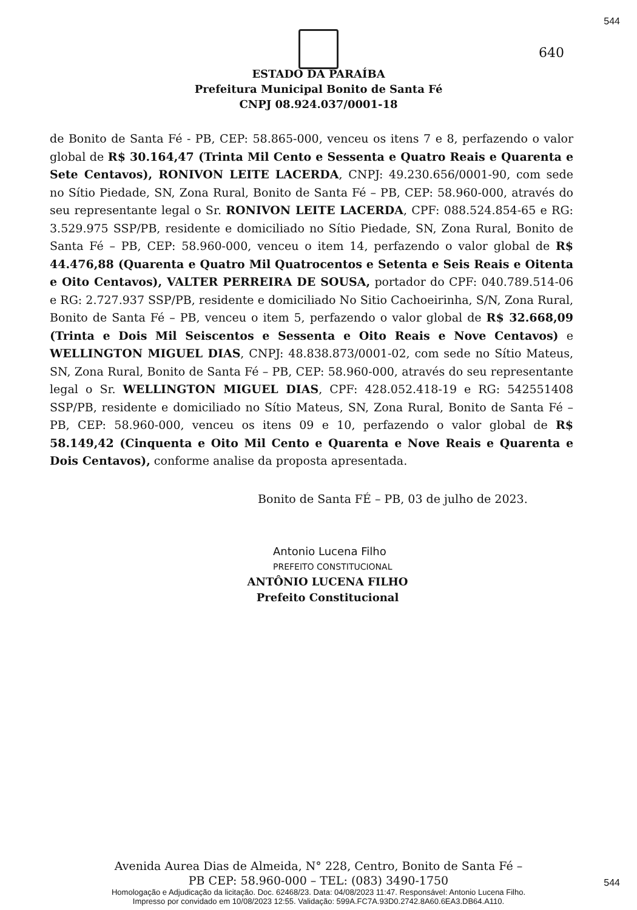544
640
ESTADO DA PARAÍBA
Prefeitura Municipal Bonito de Santa Fé
CNPJ 08.924.037/0001-18
de Bonito de Santa Fé - PB, CEP: 58.865-000, venceu os itens 7 e 8, perfazendo o valor global de R$ 30.164,47 (Trinta Mil Cento e Sessenta e Quatro Reais e Quarenta e Sete Centavos), RONIVON LEITE LACERDA, CNPJ: 49.230.656/0001-90, com sede no Sítio Piedade, SN, Zona Rural, Bonito de Santa Fé – PB, CEP: 58.960-000, através do seu representante legal o Sr. RONIVON LEITE LACERDA, CPF: 088.524.854-65 e RG: 3.529.975 SSP/PB, residente e domiciliado no Sítio Piedade, SN, Zona Rural, Bonito de Santa Fé – PB, CEP: 58.960-000, venceu o item 14, perfazendo o valor global de R$ 44.476,88 (Quarenta e Quatro Mil Quatrocentos e Setenta e Seis Reais e Oitenta e Oito Centavos), VALTER PERREIRA DE SOUSA, portador do CPF: 040.789.514-06 e RG: 2.727.937 SSP/PB, residente e domiciliado No Sitio Cachoeirinha, S/N, Zona Rural, Bonito de Santa Fé – PB, venceu o item 5, perfazendo o valor global de R$ 32.668,09 (Trinta e Dois Mil Seiscentos e Sessenta e Oito Reais e Nove Centavos) e WELLINGTON MIGUEL DIAS, CNPJ: 48.838.873/0001-02, com sede no Sítio Mateus, SN, Zona Rural, Bonito de Santa Fé – PB, CEP: 58.960-000, através do seu representante legal o Sr. WELLINGTON MIGUEL DIAS, CPF: 428.052.418-19 e RG: 542551408 SSP/PB, residente e domiciliado no Sítio Mateus, SN, Zona Rural, Bonito de Santa Fé – PB, CEP: 58.960-000, venceu os itens 09 e 10, perfazendo o valor global de R$ 58.149,42 (Cinquenta e Oito Mil Cento e Quarenta e Nove Reais e Quarenta e Dois Centavos), conforme analise da proposta apresentada.
Bonito de Santa FÉ – PB, 03 de julho de 2023.
Antonio Lucena Filho
PREFEITO CONSTITUCIONAL
ANTÔNIO LUCENA FILHO
Prefeito Constitucional
Avenida Aurea Dias de Almeida, N° 228, Centro, Bonito de Santa Fé –
PB CEP: 58.960-000 – TEL: (083) 3490-1750
Homologação e Adjudicação da licitação. Doc. 62468/23. Data: 04/08/2023 11:47. Responsável: Antonio Lucena Filho.
Impresso por convidado em 10/08/2023 12:55. Validação: 599A.FC7A.93D0.2742.8A60.6EA3.DB64.A110.
544